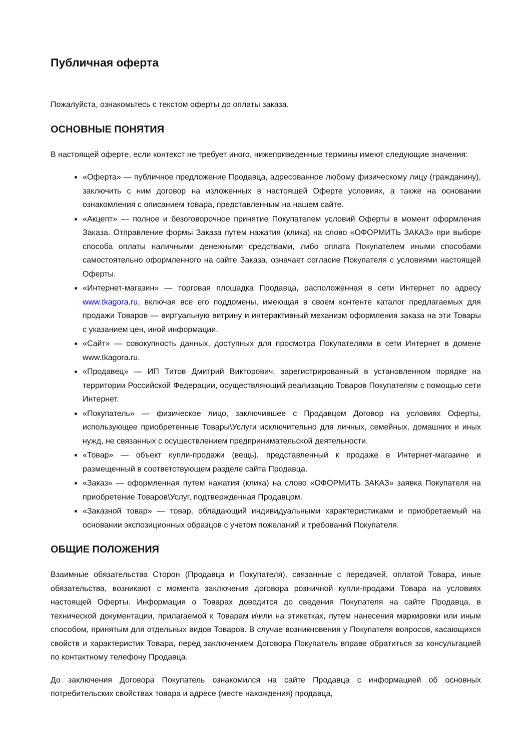Публичная оферта
Пожалуйста, ознакомьтесь с текстом оферты до оплаты заказа.
ОСНОВНЫЕ ПОНЯТИЯ
В настоящей оферте, если контекст не требует иного, нижеприведенные термины имеют следующие значения:
«Оферта» — публичное предложение Продавца, адресованное любому физическому лицу (гражданину), заключить с ним договор на изложенных в настоящей Оферте условиях, а также на основании ознакомления с описанием товара, представленным на нашем сайте.
«Акцепт» — полное и безоговорочное принятие Покупателем условий Оферты в момент оформления Заказа. Отправление формы Заказа путем нажатия (клика) на слово «ОФОРМИТЬ ЗАКАЗ» при выборе способа оплаты наличными денежными средствами, либо оплата Покупателем иными способами самостоятельно оформленного на сайте Заказа, означает согласие Покупателя с условиями настоящей Оферты.
«Интернет-магазин» — торговая площадка Продавца, расположенная в сети Интернет по адресу www.tkagora.ru, включая все его поддомены, имеющая в своем контенте каталог предлагаемых для продажи Товаров — виртуальную витрину и интерактивный механизм оформления заказа на эти Товары с указанием цен, иной информации.
«Сайт» — совокупность данных, доступных для просмотра Покупателями в сети Интернет в домене www.tkagora.ru.
«Продавец» — ИП Титов Дмитрий Викторович, зарегистрированный в установленном порядке на территории Российской Федерации, осуществляющий реализацию Товаров Покупателям с помощью сети Интернет.
«Покупатель» — физическое лицо, заключившее с Продавцом Договор на условиях Оферты, использующее приобретенные Товары\Услуги исключительно для личных, семейных, домашних и иных нужд, не связанных с осуществлением предпринимательской деятельности.
«Товар» — объект купли-продажи (вещь), представленный к продаже в Интернет-магазине и размещенный в соответствующем разделе сайта Продавца.
«Заказ» — оформленная путем нажатия (клика) на слово «ОФОРМИТЬ ЗАКАЗ» заявка Покупателя на приобретение Товаров\Услуг, подтвержденная Продавцом.
«Заказной товар» — товар, обладающий индивидуальными характеристиками и приобретаемый на основании экспозиционных образцов с учетом пожеланий и требований Покупателя.
ОБЩИЕ ПОЛОЖЕНИЯ
Взаимные обязательства Сторон (Продавца и Покупателя), связанные с передачей, оплатой Товара, иные обязательства, возникают с момента заключения договора розничной купли-продажи Товара на условиях настоящей Оферты. Информация о Товарах доводится до сведения Покупателя на сайте Продавца, в технической документации, прилагаемой к Товарам и\или на этикетках, путем нанесения маркировки или иным способом, принятым для отдельных видов Товаров. В случае возникновения у Покупателя вопросов, касающихся свойств и характеристик Товара, перед заключением Договора Покупатель вправе обратиться за консультацией по контактному телефону Продавца.
До заключения Договора Покупатель ознакомился на сайте Продавца с информацией об основных потребительских свойствах товара и адресе (месте нахождения) продавца,